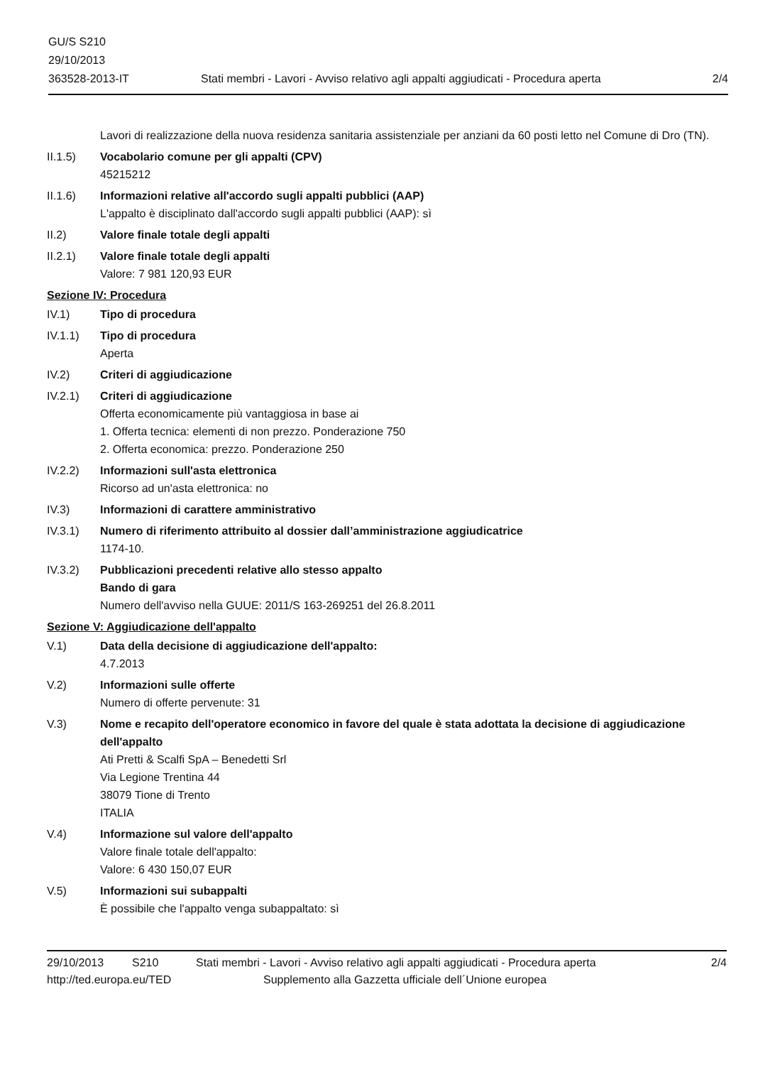GU/S S210
29/10/2013
363528-2013-IT
Stati membri - Lavori - Avviso relativo agli appalti aggiudicati - Procedura aperta
2/4
Lavori di realizzazione della nuova residenza sanitaria assistenziale per anziani da 60 posti letto nel Comune di Dro (TN).
II.1.5) Vocabolario comune per gli appalti (CPV)
45215212
II.1.6) Informazioni relative all'accordo sugli appalti pubblici (AAP)
L'appalto è disciplinato dall'accordo sugli appalti pubblici (AAP): sì
II.2) Valore finale totale degli appalti
II.2.1) Valore finale totale degli appalti
Valore: 7 981 120,93 EUR
Sezione IV: Procedura
IV.1) Tipo di procedura
IV.1.1) Tipo di procedura
Aperta
IV.2) Criteri di aggiudicazione
IV.2.1) Criteri di aggiudicazione
Offerta economicamente più vantaggiosa in base ai
1. Offerta tecnica: elementi di non prezzo. Ponderazione 750
2. Offerta economica: prezzo. Ponderazione 250
IV.2.2) Informazioni sull'asta elettronica
Ricorso ad un'asta elettronica: no
IV.3) Informazioni di carattere amministrativo
IV.3.1) Numero di riferimento attribuito al dossier dall’amministrazione aggiudicatrice
1174-10.
IV.3.2) Pubblicazioni precedenti relative allo stesso appalto
Bando di gara
Numero dell'avviso nella GUUE: 2011/S 163-269251 del 26.8.2011
Sezione V: Aggiudicazione dell'appalto
V.1) Data della decisione di aggiudicazione dell'appalto:
4.7.2013
V.2) Informazioni sulle offerte
Numero di offerte pervenute: 31
V.3) Nome e recapito dell'operatore economico in favore del quale è stata adottata la decisione di aggiudicazione dell'appalto
Ati Pretti & Scalfi SpA – Benedetti Srl
Via Legione Trentina 44
38079 Tione di Trento
ITALIA
V.4) Informazione sul valore dell'appalto
Valore finale totale dell'appalto:
Valore: 6 430 150,07 EUR
V.5) Informazioni sui subappalti
È possibile che l'appalto venga subappaltato: sì
29/10/2013 S210 Stati membri - Lavori - Avviso relativo agli appalti aggiudicati - Procedura aperta 2/4
http://ted.europa.eu/TED Supplemento alla Gazzetta ufficiale dell´Unione europea